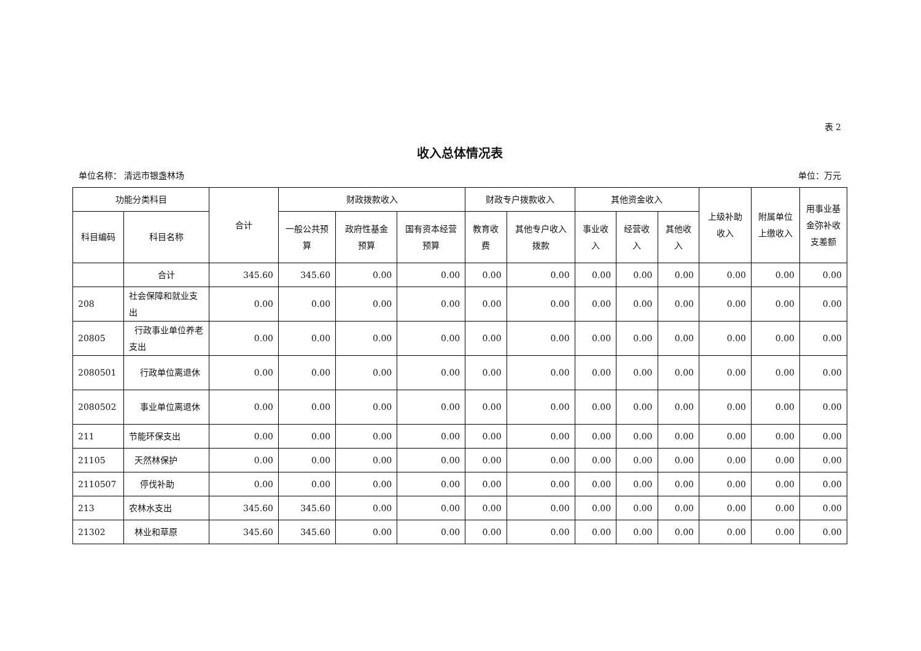表 2
收入总体情况表
单位名称： 清远市银盏林场 单位：万元
| 功能分类科目 | | 合计 | 财政拨款收入 | | | 财政专户拨款收入 | | 其他资金收入 | | | 上级补助收入 | 附属单位上缴收入 | 用事业基金弥补收支差额 |
| --- | --- | --- | --- | --- | --- | --- | --- | --- | --- | --- | --- | --- | --- |
| 科目编码 | 科目名称 | | 一般公共预算 | 政府性基金预算 | 国有资本经营预算 | 教育收费 | 其他专户收入拨款 | 事业收入 | 经营收入 | 其他收入 | | | |
| | 合计 | 345.60 | 345.60 | 0.00 | 0.00 | 0.00 | 0.00 | 0.00 | 0.00 | 0.00 | 0.00 | 0.00 | 0.00 |
| 208 | 社会保障和就业支出 | 0.00 | 0.00 | 0.00 | 0.00 | 0.00 | 0.00 | 0.00 | 0.00 | 0.00 | 0.00 | 0.00 | 0.00 |
| 20805 | 行政事业单位养老支出 | 0.00 | 0.00 | 0.00 | 0.00 | 0.00 | 0.00 | 0.00 | 0.00 | 0.00 | 0.00 | 0.00 | 0.00 |
| 2080501 | 行政单位离退休 | 0.00 | 0.00 | 0.00 | 0.00 | 0.00 | 0.00 | 0.00 | 0.00 | 0.00 | 0.00 | 0.00 | 0.00 |
| 2080502 | 事业单位离退休 | 0.00 | 0.00 | 0.00 | 0.00 | 0.00 | 0.00 | 0.00 | 0.00 | 0.00 | 0.00 | 0.00 | 0.00 |
| 211 | 节能环保支出 | 0.00 | 0.00 | 0.00 | 0.00 | 0.00 | 0.00 | 0.00 | 0.00 | 0.00 | 0.00 | 0.00 | 0.00 |
| 21105 | 天然林保护 | 0.00 | 0.00 | 0.00 | 0.00 | 0.00 | 0.00 | 0.00 | 0.00 | 0.00 | 0.00 | 0.00 | 0.00 |
| 2110507 | 停伐补助 | 0.00 | 0.00 | 0.00 | 0.00 | 0.00 | 0.00 | 0.00 | 0.00 | 0.00 | 0.00 | 0.00 | 0.00 |
| 213 | 农林水支出 | 345.60 | 345.60 | 0.00 | 0.00 | 0.00 | 0.00 | 0.00 | 0.00 | 0.00 | 0.00 | 0.00 | 0.00 |
| 21302 | 林业和草原 | 345.60 | 345.60 | 0.00 | 0.00 | 0.00 | 0.00 | 0.00 | 0.00 | 0.00 | 0.00 | 0.00 | 0.00 |